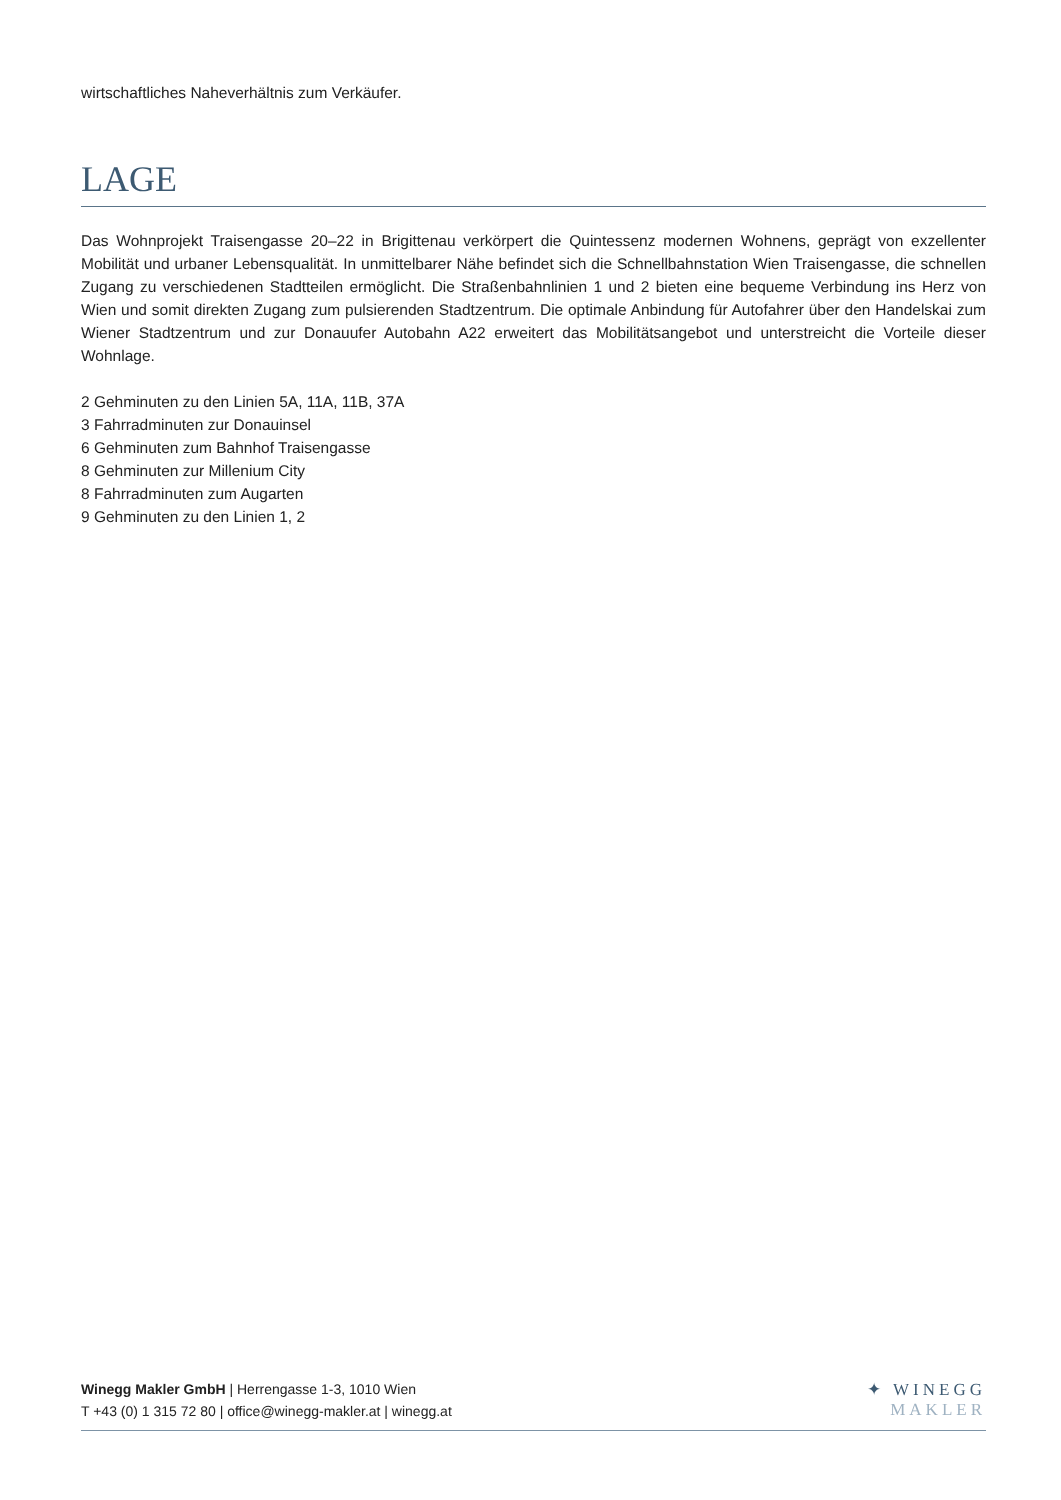wirtschaftliches Naheverhältnis zum Verkäufer.
LAGE
Das Wohnprojekt Traisengasse 20–22 in Brigittenau verkörpert die Quintessenz modernen Wohnens, geprägt von exzellenter Mobilität und urbaner Lebensqualität. In unmittelbarer Nähe befindet sich die Schnellbahnstation Wien Traisengasse, die schnellen Zugang zu verschiedenen Stadtteilen ermöglicht. Die Straßenbahnlinien 1 und 2 bieten eine bequeme Verbindung ins Herz von Wien und somit direkten Zugang zum pulsierenden Stadtzentrum. Die optimale Anbindung für Autofahrer über den Handelskai zum Wiener Stadtzentrum und zur Donauufer Autobahn A22 erweitert das Mobilitätsangebot und unterstreicht die Vorteile dieser Wohnlage.
2 Gehminuten zu den Linien 5A, 11A, 11B, 37A
3 Fahrradminuten zur Donauinsel
6 Gehminuten zum Bahnhof Traisengasse
8 Gehminuten zur Millenium City
8 Fahrradminuten zum Augarten
9 Gehminuten zu den Linien 1, 2
Winegg Makler GmbH | Herrengasse 1-3, 1010 Wien
T +43 (0) 1 315 72 80 | office@winegg-makler.at | winegg.at
✦ WINEGG
MAKLER